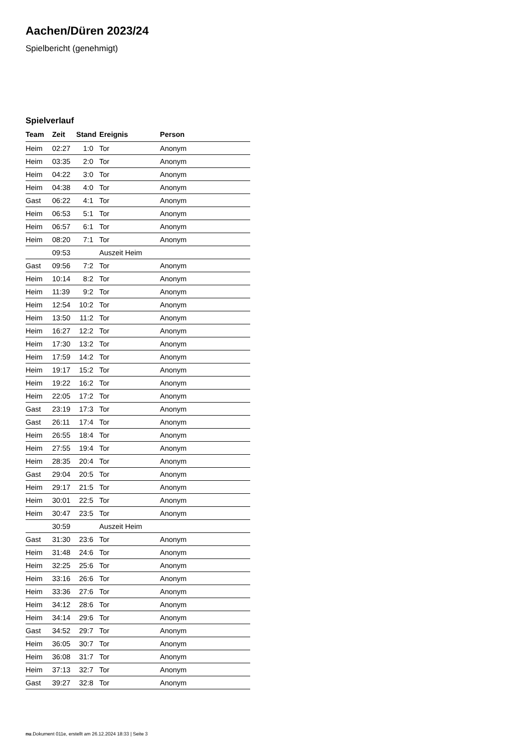Aachen/Düren 2023/24
Spielbericht (genehmigt)
Spielverlauf
| Team | Zeit | Stand | Ereignis | Person |
| --- | --- | --- | --- | --- |
| Heim | 02:27 | 1:0 | Tor | Anonym |
| Heim | 03:35 | 2:0 | Tor | Anonym |
| Heim | 04:22 | 3:0 | Tor | Anonym |
| Heim | 04:38 | 4:0 | Tor | Anonym |
| Gast | 06:22 | 4:1 | Tor | Anonym |
| Heim | 06:53 | 5:1 | Tor | Anonym |
| Heim | 06:57 | 6:1 | Tor | Anonym |
| Heim | 08:20 | 7:1 | Tor | Anonym |
| | 09:53 | | Auszeit Heim | |
| Gast | 09:56 | 7:2 | Tor | Anonym |
| Heim | 10:14 | 8:2 | Tor | Anonym |
| Heim | 11:39 | 9:2 | Tor | Anonym |
| Heim | 12:54 | 10:2 | Tor | Anonym |
| Heim | 13:50 | 11:2 | Tor | Anonym |
| Heim | 16:27 | 12:2 | Tor | Anonym |
| Heim | 17:30 | 13:2 | Tor | Anonym |
| Heim | 17:59 | 14:2 | Tor | Anonym |
| Heim | 19:17 | 15:2 | Tor | Anonym |
| Heim | 19:22 | 16:2 | Tor | Anonym |
| Heim | 22:05 | 17:2 | Tor | Anonym |
| Gast | 23:19 | 17:3 | Tor | Anonym |
| Gast | 26:11 | 17:4 | Tor | Anonym |
| Heim | 26:55 | 18:4 | Tor | Anonym |
| Heim | 27:55 | 19:4 | Tor | Anonym |
| Heim | 28:35 | 20:4 | Tor | Anonym |
| Gast | 29:04 | 20:5 | Tor | Anonym |
| Heim | 29:17 | 21:5 | Tor | Anonym |
| Heim | 30:01 | 22:5 | Tor | Anonym |
| Heim | 30:47 | 23:5 | Tor | Anonym |
| | 30:59 | | Auszeit Heim | |
| Gast | 31:30 | 23:6 | Tor | Anonym |
| Heim | 31:48 | 24:6 | Tor | Anonym |
| Heim | 32:25 | 25:6 | Tor | Anonym |
| Heim | 33:16 | 26:6 | Tor | Anonym |
| Heim | 33:36 | 27:6 | Tor | Anonym |
| Heim | 34:12 | 28:6 | Tor | Anonym |
| Heim | 34:14 | 29:6 | Tor | Anonym |
| Gast | 34:52 | 29:7 | Tor | Anonym |
| Heim | 36:05 | 30:7 | Tor | Anonym |
| Heim | 36:08 | 31:7 | Tor | Anonym |
| Heim | 37:13 | 32:7 | Tor | Anonym |
| Gast | 39:27 | 32:8 | Tor | Anonym |
nu.Dokument 011e, erstellt am 26.12.2024 18:33 | Seite 3